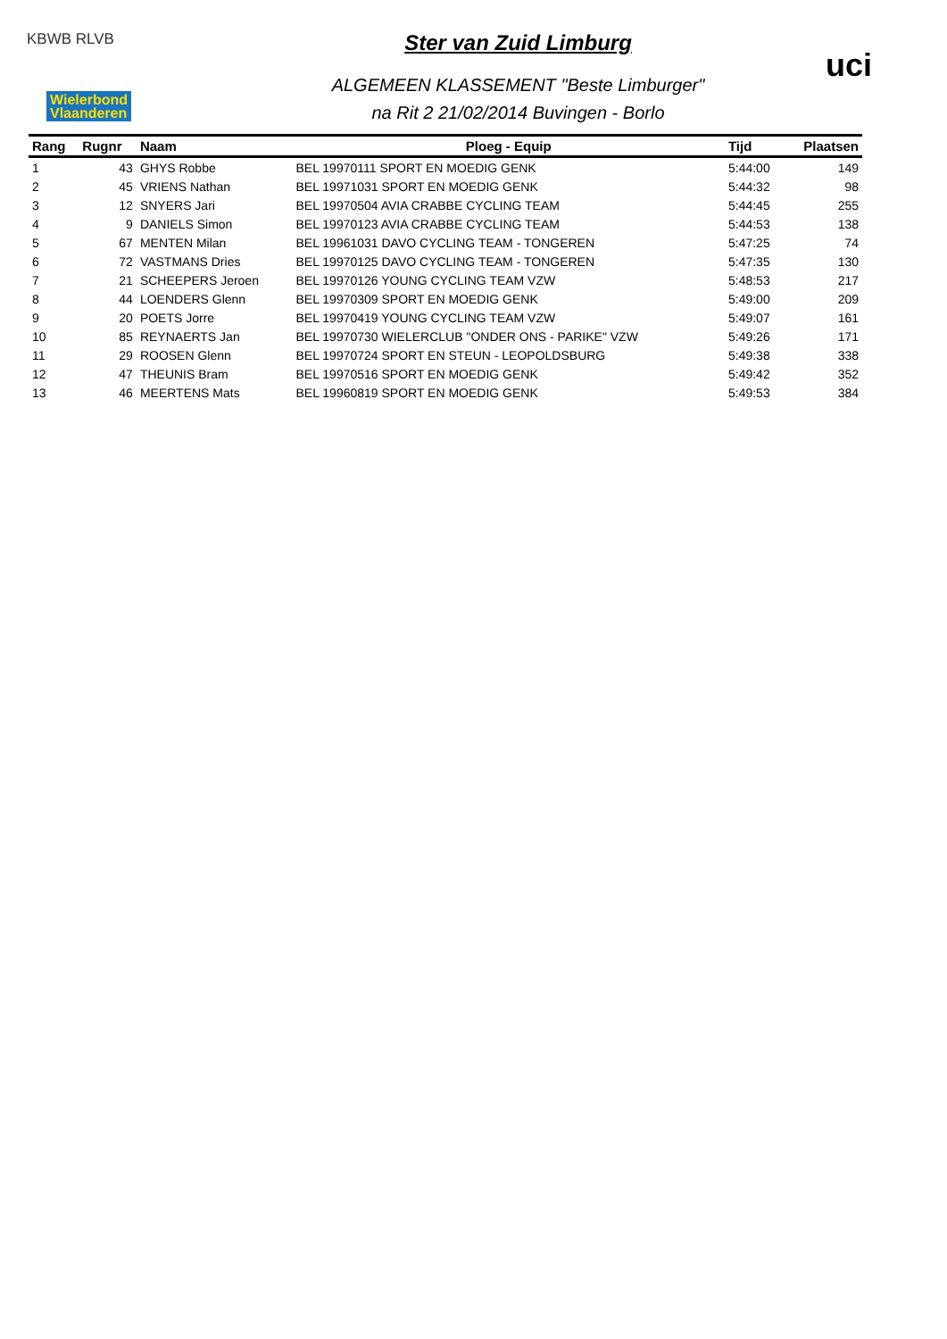KBWB RLVB
Wielerbond
Vlaanderen
uci
Ster van Zuid Limburg
ALGEMEEN KLASSEMENT "Beste Limburger"
na Rit 2 21/02/2014 Buvingen - Borlo
| Rang | Rugnr | Naam | Ploeg - Equip | Tijd | Plaatsen |
| --- | --- | --- | --- | --- | --- |
| 1 | 43 | GHYS Robbe | BEL 19970111 SPORT EN MOEDIG GENK | 5:44:00 | 149 |
| 2 | 45 | VRIENS Nathan | BEL 19971031 SPORT EN MOEDIG GENK | 5:44:32 | 98 |
| 3 | 12 | SNYERS Jari | BEL 19970504 AVIA CRABBE CYCLING TEAM | 5:44:45 | 255 |
| 4 | 9 | DANIELS Simon | BEL 19970123 AVIA CRABBE CYCLING TEAM | 5:44:53 | 138 |
| 5 | 67 | MENTEN Milan | BEL 19961031 DAVO CYCLING TEAM - TONGEREN | 5:47:25 | 74 |
| 6 | 72 | VASTMANS Dries | BEL 19970125 DAVO CYCLING TEAM - TONGEREN | 5:47:35 | 130 |
| 7 | 21 | SCHEEPERS Jeroen | BEL 19970126 YOUNG CYCLING TEAM VZW | 5:48:53 | 217 |
| 8 | 44 | LOENDERS Glenn | BEL 19970309 SPORT EN MOEDIG GENK | 5:49:00 | 209 |
| 9 | 20 | POETS Jorre | BEL 19970419 YOUNG CYCLING TEAM VZW | 5:49:07 | 161 |
| 10 | 85 | REYNAERTS Jan | BEL 19970730 WIELERCLUB "ONDER ONS - PARIKE" VZW | 5:49:26 | 171 |
| 11 | 29 | ROOSEN Glenn | BEL 19970724 SPORT EN STEUN - LEOPOLDSBURG | 5:49:38 | 338 |
| 12 | 47 | THEUNIS Bram | BEL 19970516 SPORT EN MOEDIG GENK | 5:49:42 | 352 |
| 13 | 46 | MEERTENS Mats | BEL 19960819 SPORT EN MOEDIG GENK | 5:49:53 | 384 |